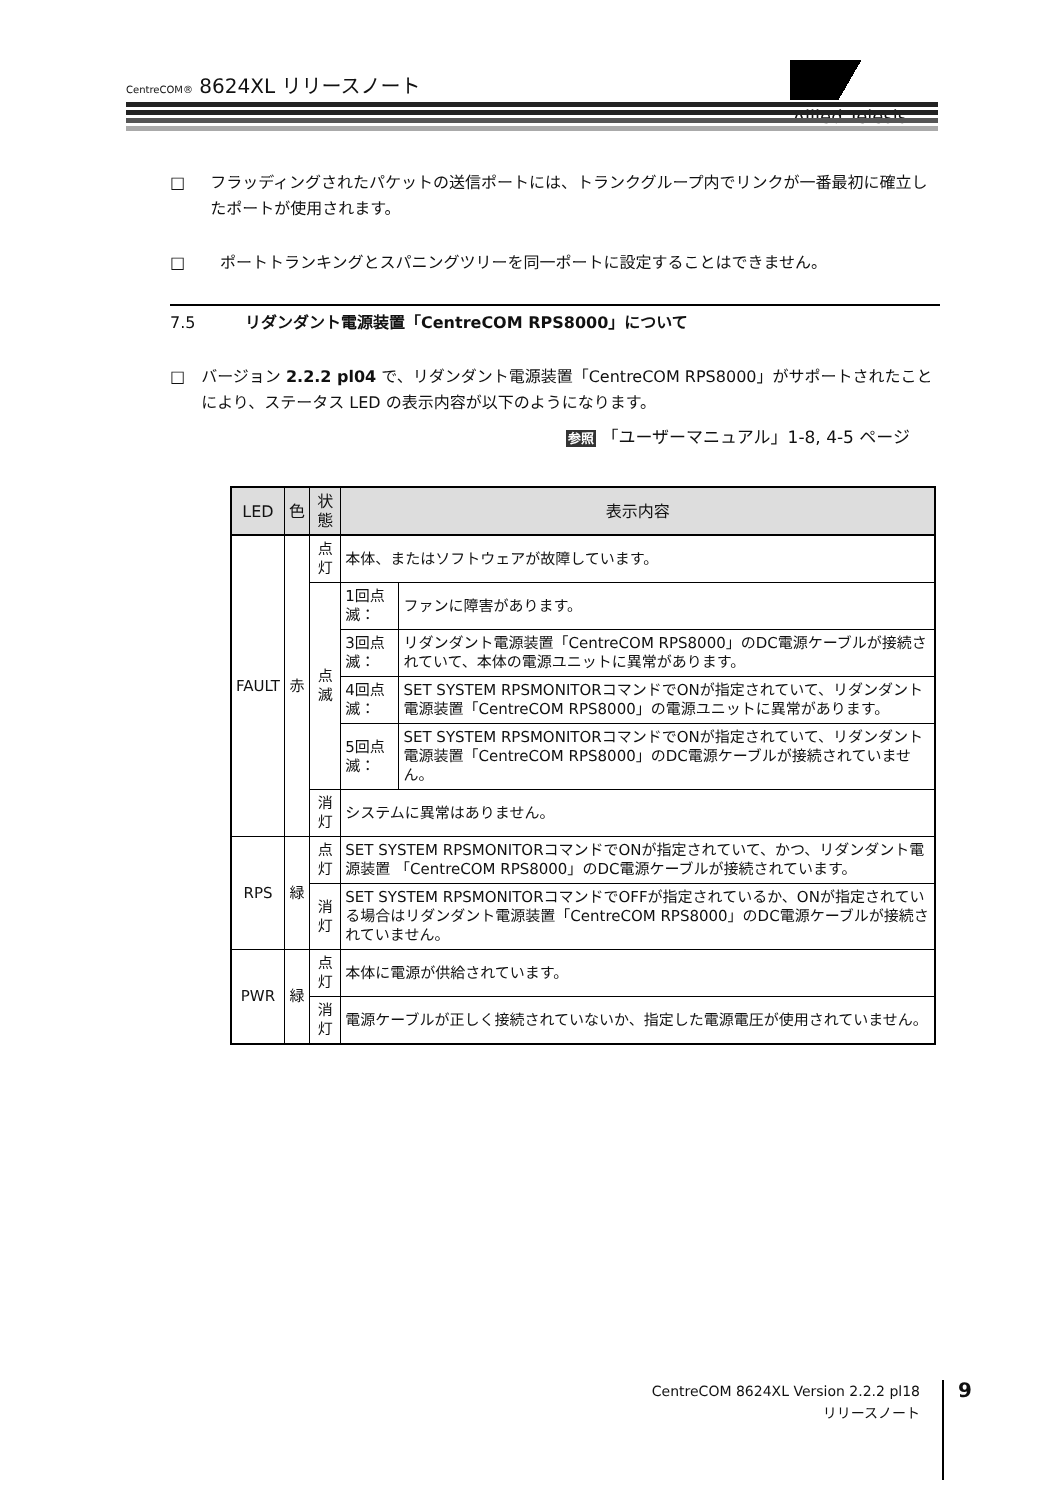CentreCOM® 8624XL リリースノート Allied Telesis
□ フラッディングされたパケットの送信ポートには、トランクグループ内でリンクが一番最初に確立したポートが使用されます。
□ ポートトランキングとスパニングツリーを同一ポートに設定することはできません。
7.5 リダンダント電源装置「CentreCOM RPS8000」について
□ バージョン 2.2.2 pl04 で、リダンダント電源装置「CentreCOM RPS8000」がサポートされたことにより、ステータス LED の表示内容が以下のようになります。
参照 「ユーザーマニュアル」1-8, 4-5 ページ
| LED | 色 | 状態 | 表示内容 | |
| --- | --- | --- | --- | --- |
| FAULT | 赤 | 点灯 | 本体、またはソフトウェアが故障しています。 | |
| | | 点滅 | 1回点滅： | ファンに障害があります。 |
| | | | 3回点滅： | リダンダント電源装置「CentreCOM RPS8000」のDC電源ケーブルが接続されていて、本体の電源ユニットに異常があります。 |
| | | | 4回点滅： | SET SYSTEM RPSMONITORコマンドでONが指定されていて、リダンダント電源装置「CentreCOM RPS8000」の電源ユニットに異常があります。 |
| | | | 5回点滅： | SET SYSTEM RPSMONITORコマンドでONが指定されていて、リダンダント電源装置「CentreCOM RPS8000」のDC電源ケーブルが接続されていません。 |
| | | 消灯 | システムに異常はありません。 | |
| RPS | 緑 | 点灯 | SET SYSTEM RPSMONITORコマンドでONが指定されていて、かつ、リダンダント電源装置 「CentreCOM RPS8000」のDC電源ケーブルが接続されています。 | |
| | | 消灯 | SET SYSTEM RPSMONITORコマンドでOFFが指定されているか、ONが指定されている場合はリダンダント電源装置「CentreCOM RPS8000」のDC電源ケーブルが接続されていません。 | |
| PWR | 緑 | 点灯 | 本体に電源が供給されています。 | |
| | | 消灯 | 電源ケーブルが正しく接続されていないか、指定した電源電圧が使用されていません。 | |
CentreCOM 8624XL Version 2.2.2 pl18
リリースノート
9